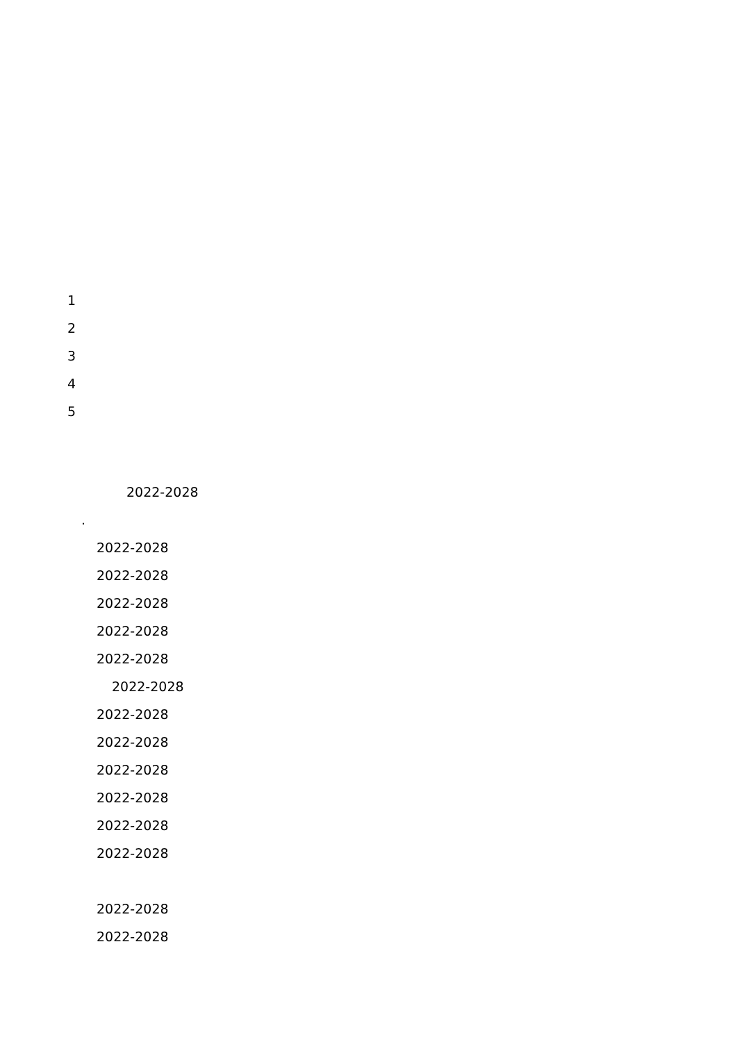1
2
3
4
5
2022-2028
.
2022-2028
2022-2028
2022-2028
2022-2028
2022-2028
2022-2028
2022-2028
2022-2028
2022-2028
2022-2028
2022-2028
2022-2028
2022-2028
2022-2028